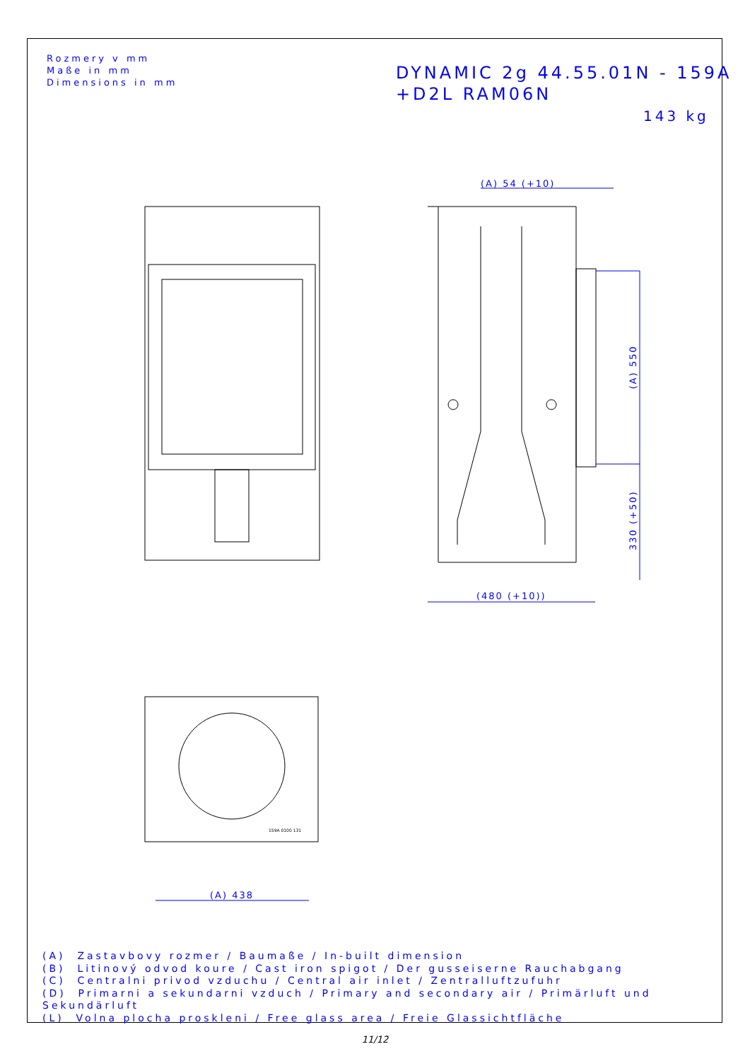Rozmery v mm
Maße in mm
Dimensions in mm
DYNAMIC 2g 44.55.01N - 159A
+D2L RAM06N
143 kg
(A) 54 (+10)
(480 (+10))
(A) 438
(A) 550
330 (+50)
159A 0100 131
(A) Zastavbovy rozmer / Baumaße / In-built dimension
(B) Litinový odvod koure / Cast iron spigot / Der gusseiserne Rauchabgang
(C) Centralni privod vzduchu / Central air inlet / Zentralluftzufuhr
(D) Primarni a sekundarni vzduch / Primary and secondary air / Primärluft und Sekundärluft
(L) Volna plocha proskleni / Free glass area / Freie Glassichtfläche
11/12